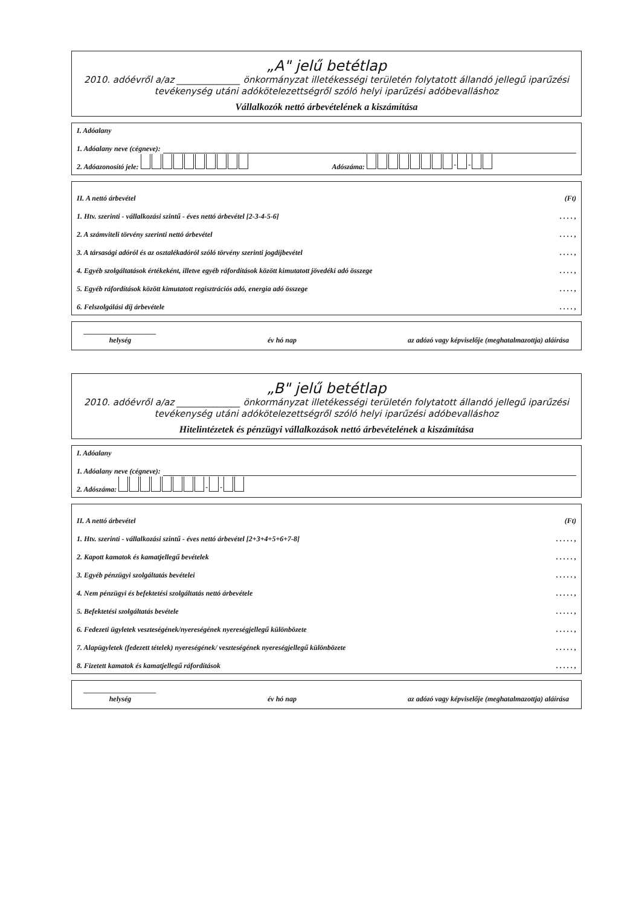„A" jelű betétlap
2010. adóévről a/az ______________ önkormányzat illetékességi területén folytatott állandó jellegű iparűzési tevékenység utáni adókötelezettségről szóló helyi iparűzési adóbevalláshoz
Vállalkozók nettó árbevételének a kiszámítása
I. Adóalany
1. Adóalany neve (cégneve):
2. Adóazonosító jele: Adószáma: - -
II. A nettó árbevétel (Ft)
1. Htv. szerinti - vállalkozási szintű - éves nettó árbevétel [2-3-4-5-6]. . . . ,
2. A számviteli törvény szerinti nettó árbevétel. . . . ,
3. A társasági adóról és az osztalékadóról szóló törvény szerinti jogdíjbevétel. . . . ,
4. Egyéb szolgáltatások értékeként, illetve egyéb ráfordítások között kimutatott jövedéki adó összege. . . . ,
5. Egyéb ráfordítások között kimutatott regisztrációs adó, energia adó összege. . . . ,
6. Felszolgálási díj árbevétele. . . . ,
____________________
helység év hó nap az adózó vagy képviselője (meghatalmazottja) aláírása
„B" jelű betétlap
2010. adóévről a/az ______________ önkormányzat illetékességi területén folytatott állandó jellegű iparűzési tevékenység utáni adókötelezettségről szóló helyi iparűzési adóbevalláshoz
Hitelintézetek és pénzügyi vállalkozások nettó árbevételének a kiszámítása
I. Adóalany
1. Adóalany neve (cégneve):
2. Adószáma: - -
II. A nettó árbevétel (Ft)
1. Htv. szerinti - vállalkozási szintű - éves nettó árbevétel [2+3+4+5+6+7-8]. . . . . ,
2. Kapott kamatok és kamatjellegű bevételek. . . . . ,
3. Egyéb pénzügyi szolgáltatás bevételei. . . . . ,
4. Nem pénzügyi és befektetési szolgáltatás nettó árbevétele. . . . . ,
5. Befektetési szolgáltatás bevétele. . . . . ,
6. Fedezeti ügyletek veszteségének/nyereségének nyereségjellegű különbözete. . . . . ,
7. Alapügyletek (fedezett tételek) nyereségének/ veszteségének nyereségjellegű különbözete. . . . . ,
8. Fizetett kamatok és kamatjellegű ráfordítások. . . . . ,
____________________
helység év hó nap az adózó vagy képviselője (meghatalmazottja) aláírása